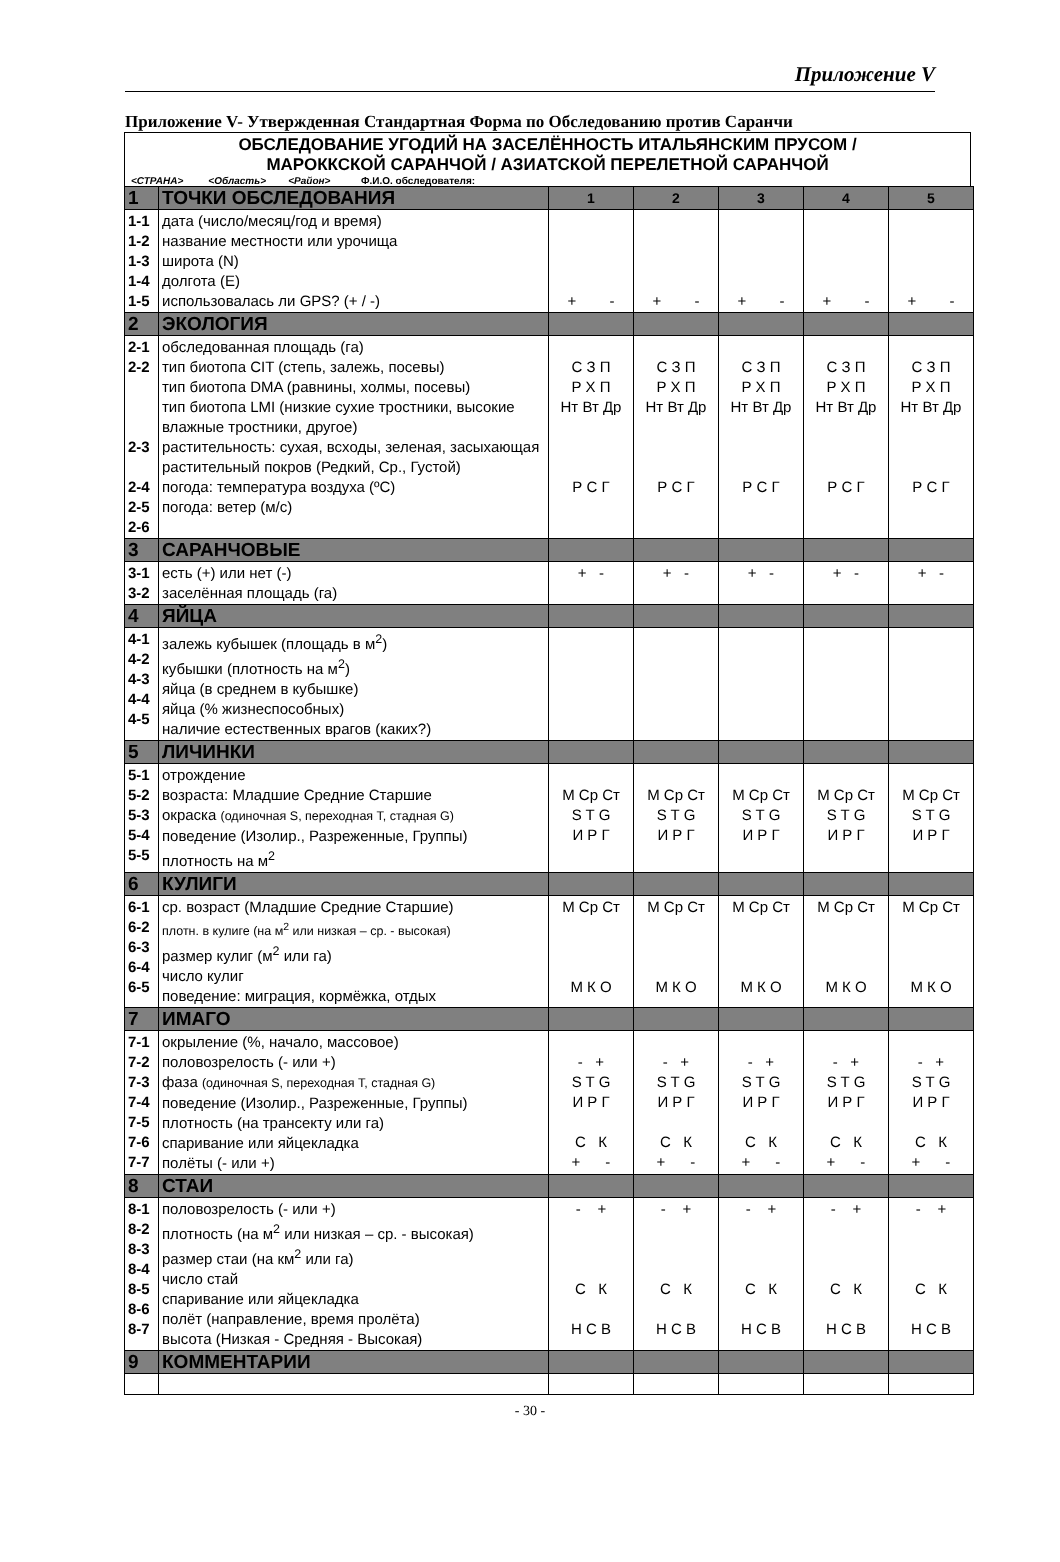Приложение V
Приложение V- Утвержденная Стандартная Форма по Обследованию против Саранчи
ОБСЛЕДОВАНИЕ УГОДИЙ НА ЗАСЕЛЁННОСТЬ ИТАЛЬЯНСКИМ ПРУСОМ /
МАРОККСКОЙ САРАНЧОЙ / АЗИАТСКОЙ ПЕРЕЛЕТНОЙ САРАНЧОЙ
<СТРАНА> <Область> <Район> Ф.И.О. обследователя:
| 1 | ТОЧКИ ОБСЛЕДОВАНИЯ | 1 | 2 | 3 | 4 | 5 |
| 1-1 1-2 1-3 1-4 1-5 | дата (число/месяц/год и время) название местности или урочища широта (N) долгота (E) использовалась ли GPS? (+ / -) | + - | + - | + - | + - | + - |
| 2 | ЭКОЛОГИЯ | | | | | |
| 2-1 2-2 2-3 2-4 2-5 2-6 | обследованная площадь (га) тип биотопа CIT (степь, залежь, посевы) тип биотопа DMA (равнины, холмы, посевы) тип биотопа LMI (низкие сухие тростники, высокие влажные тростники, другое) растительность: сухая, всходы, зеленая, засыхающая растительный покров (Редкий, Ср., Густой) погода: температура воздуха (ºC) погода: ветер (м/с) | С З П Р Х П Нт Вт Др Р С Г | С З П Р Х П Нт Вт Др Р С Г | С З П Р Х П Нт Вт Др Р С Г | С З П Р Х П Нт Вт Др Р С Г | С З П Р Х П Нт Вт Др Р С Г |
| 3 | САРАНЧОВЫЕ | | | | | |
| 3-1 3-2 | есть (+) или нет (-) заселённая площадь (га) | + - | + - | + - | + - | + - |
| 4 | ЯЙЦА | | | | | |
| 4-1 4-2 4-3 4-4 4-5 | залежь кубышек (площадь в м<sup>2</sup>) кубышки (плотность на м<sup>2</sup>) яйца (в среднем в кубышке) яйца (% жизнеспособных) наличие естественных врагов (каких?) | | | | | |
| 5 | ЛИЧИНКИ | | | | | |
| 5-1 5-2 5-3 5-4 5-5 | отрождение возраста: Младшие Средние Старшие окраска (одиночная S, переходная T, стадная G) поведение (Изолир., Разреженные, Группы) плотность на м<sup>2</sup> | М Ср Ст S T G И Р Г | М Ср Ст S T G И Р Г | М Ср Ст S T G И Р Г | М Ср Ст S T G И Р Г | М Ср Ст S T G И Р Г |
| 6 | КУЛИГИ | | | | | |
| 6-1 6-2 6-3 6-4 6-5 | ср. возраст (Младшие Средние Старшие) плотн. в кулиге (на м<sup>2</sup> или низкая – ср. - высокая) размер кулиг (м<sup>2</sup> или га) число кулиг поведение: миграция, кормёжка, отдых | М Ср Ст М К О | М Ср Ст М К О | М Ср Ст М К О | М Ср Ст М К О | М Ср Ст М К О |
| 7 | ИМАГО | | | | | |
| 7-1 7-2 7-3 7-4 7-5 7-6 7-7 | окрыление (%, начало, массовое) половозрелость (- или +) фаза (одиночная S, переходная T, стадная G) поведение (Изолир., Разреженные, Группы) плотность (на трансекту или га) спаривание или яйцекладка полёты (- или +) | - + S T G И Р Г С К + - | - + S T G И Р Г С К + - | - + S T G И Р Г С К + - | - + S T G И Р Г С К + - | - + S T G И Р Г С К + - |
| 8 | СТАИ | | | | | |
| 8-1 8-2 8-3 8-4 8-5 8-6 8-7 | половозрелость (- или +) плотность (на м<sup>2</sup> или низкая – ср. - высокая) размер стаи (на км<sup>2</sup> или га) число стай спаривание или яйцекладка полёт (направление, время пролёта) высота (Низкая - Средняя - Высокая) | - + С К Н С В | - + С К Н С В | - + С К Н С В | - + С К Н С В | - + С К Н С В |
| 9 | КОММЕНТАРИИ | | | | | |
- 30 -